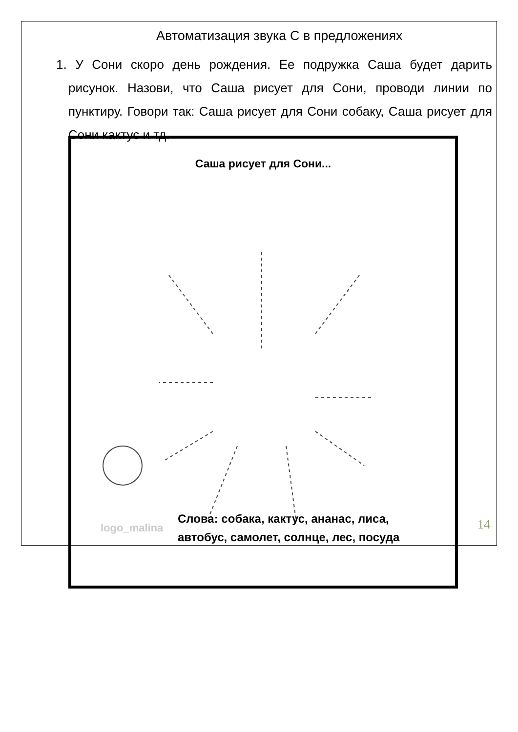Автоматизация звука С в предложениях
1. У Сони скоро день рождения. Ее подружка Саша будет дарить рисунок. Назови, что Саша рисует для Сони, проводи линии по пунктиру. Говори так: Саша рисует для Сони собаку, Саша рисует для Сони кактус и тд.
Саша рисует для Сони...
logo_malina
Слова: собака, кактус, ананас, лиса,
автобус, самолет, солнце, лес, посуда
14